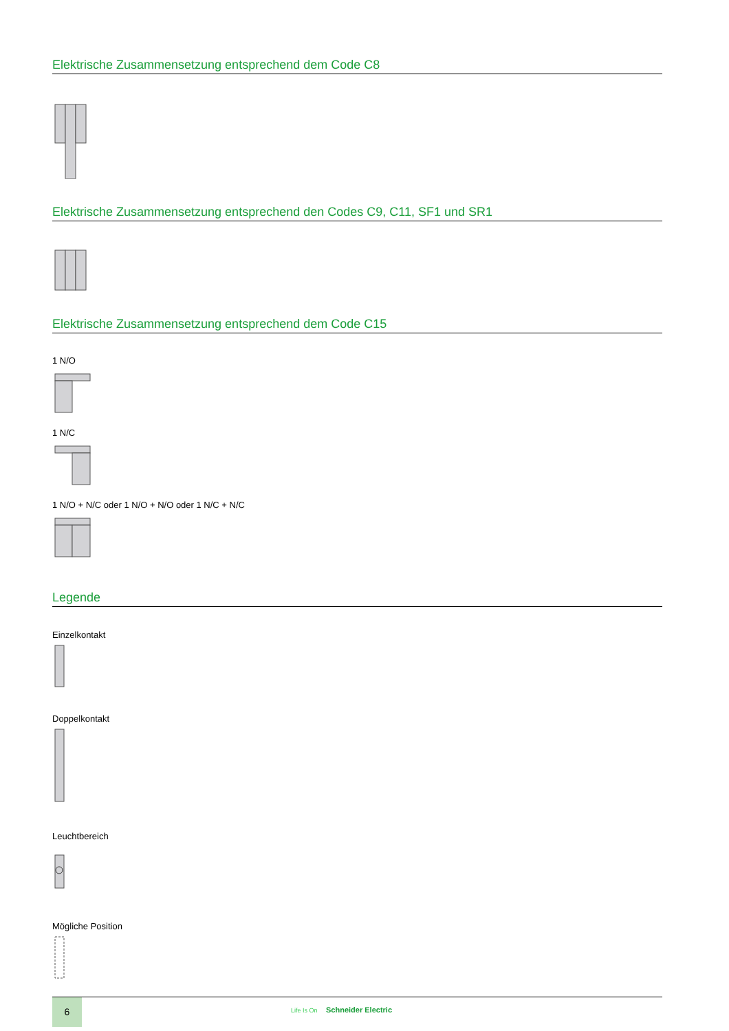Elektrische Zusammensetzung entsprechend dem Code C8
Elektrische Zusammensetzung entsprechend den Codes C9, C11, SF1 und SR1
Elektrische Zusammensetzung entsprechend dem Code C15
1 N/O
1 N/C
1 N/O + N/C oder 1 N/O + N/O oder 1 N/C + N/C
Legende
Einzelkontakt
Doppelkontakt
Leuchtbereich
Mögliche Position
6
Life Is On Schneider Electric